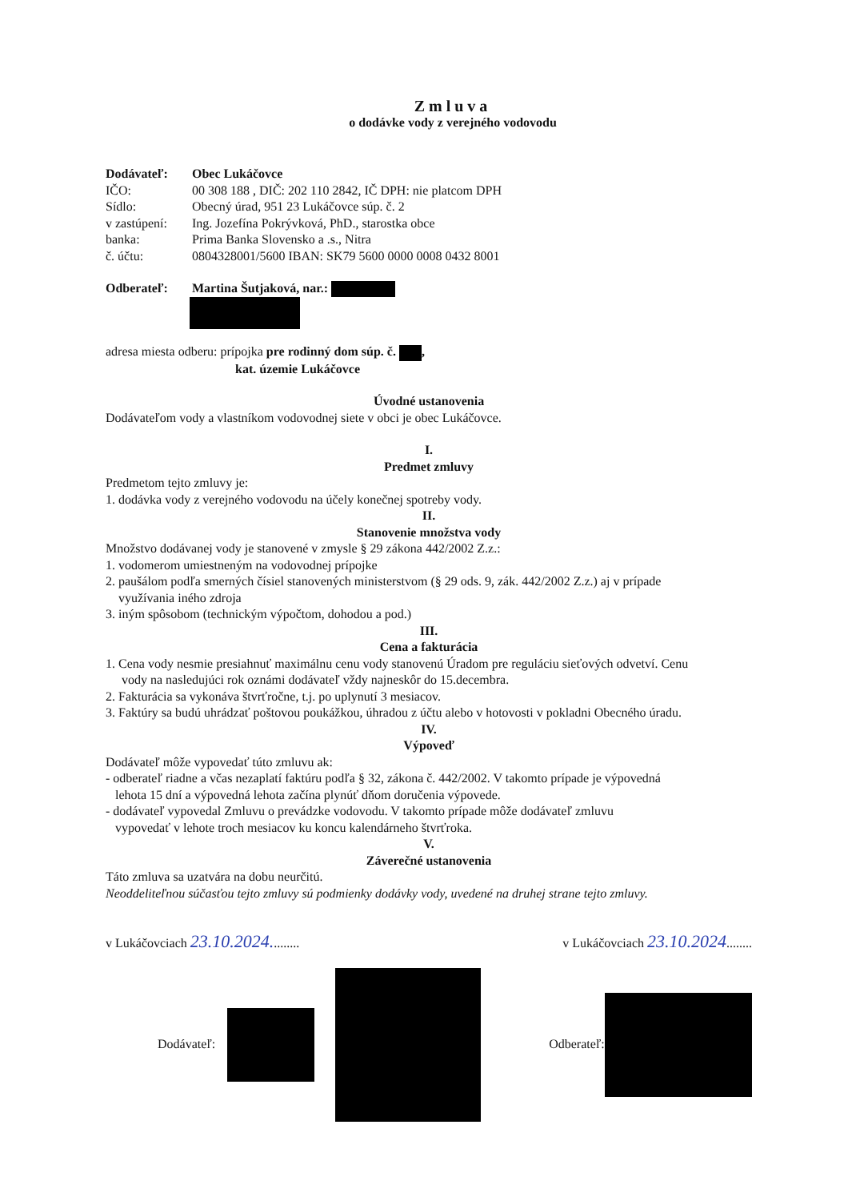Zmluva
o dodávke vody z verejného vodovodu
Dodávateľ: Obec Lukáčovce
IČO: 00 308 188 , DIČ: 202 110 2842, IČ DPH: nie platcom DPH
Sídlo: Obecný úrad, 951 23 Lukáčovce súp. č. 2
v zastúpení: Ing. Jozefína Pokrývková, PhD., starostka obce
banka: Prima Banka Slovensko a .s., Nitra
č. účtu: 0804328001/5600 IBAN: SK79 5600 0000 0008 0432 8001
Odberateľ: Martina Šutjaková, nar.:
adresa miesta odberu: prípojka pre rodinný dom súp. č. ,
kat. územie Lukáčovce
Úvodné ustanovenia
Dodávateľom vody a vlastníkom vodovodnej siete v obci je obec Lukáčovce.
I.
Predmet zmluvy
Predmetom tejto zmluvy je:
1. dodávka vody z verejného vodovodu na účely konečnej spotreby vody.
II.
Stanovenie množstva vody
Množstvo dodávanej vody je stanovené v zmysle § 29 zákona 442/2002 Z.z.:
1. vodomerom umiestneným na vodovodnej prípojke
2. paušálom podľa smerných čísiel stanovených ministerstvom (§ 29 ods. 9, zák. 442/2002 Z.z.) aj v prípade
využívania iného zdroja
3. iným spôsobom (technickým výpočtom, dohodou a pod.)
III.
Cena a fakturácia
1. Cena vody nesmie presiahnuť maximálnu cenu vody stanovenú Úradom pre reguláciu sieťových odvetví. Cenu
vody na nasledujúci rok oznámi dodávateľ vždy najneskôr do 15.decembra.
2. Fakturácia sa vykonáva štvrťročne, t.j. po uplynutí 3 mesiacov.
3. Faktúry sa budú uhrádzať poštovou poukážkou, úhradou z účtu alebo v hotovosti v pokladni Obecného úradu.
IV.
Výpoveď
Dodávateľ môže vypovedať túto zmluvu ak:
- odberateľ riadne a včas nezaplatí faktúru podľa § 32, zákona č. 442/2002. V takomto prípade je výpovedná
lehota 15 dní a výpovedná lehota začína plynúť dňom doručenia výpovede.
- dodávateľ vypovedal Zmluvu o prevádzke vodovodu. V takomto prípade môže dodávateľ zmluvu
vypovedať v lehote troch mesiacov ku koncu kalendárneho štvrťroka.
V.
Záverečné ustanovenia
Táto zmluva sa uzatvára na dobu neurčitú.
Neoddeliteľnou súčasťou tejto zmluvy sú podmienky dodávky vody, uvedené na druhej strane tejto zmluvy.
v Lukáčovciach 23.10.2024......... v Lukáčovciach 23.10.2024........
Dodávateľ: Odberateľ: